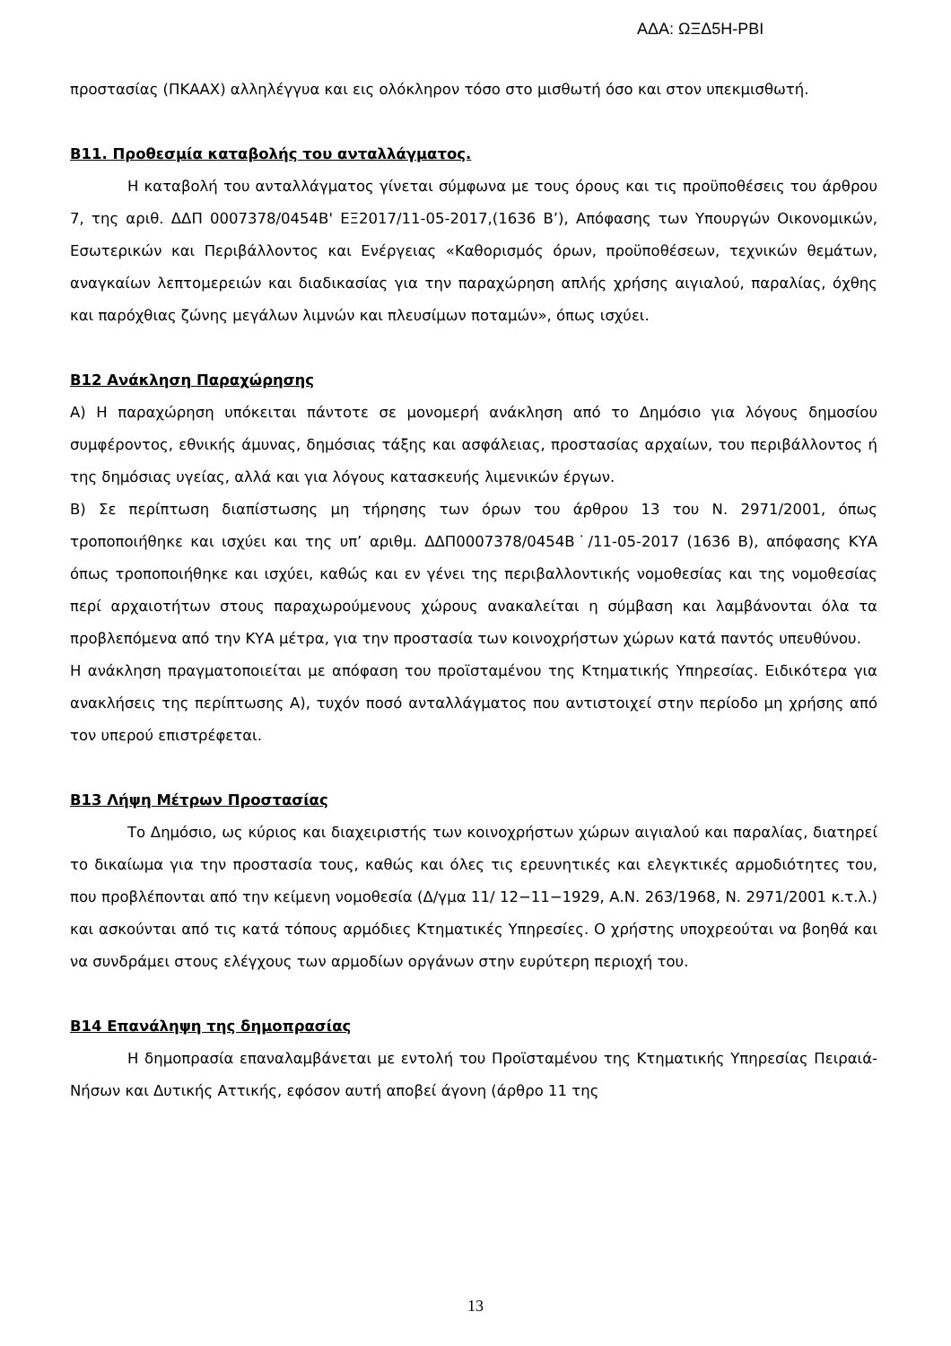ΑΔΑ: ΩΞΔ5Η-ΡΒΙ
προστασίας (ΠΚΑΑΧ) αλληλέγγυα και εις ολόκληρον τόσο στο μισθωτή όσο και στον υπεκμισθωτή.
Β11. Προθεσμία καταβολής του ανταλλάγματος.
Η καταβολή του ανταλλάγματος γίνεται σύμφωνα με τους όρους και τις προϋποθέσεις του άρθρου 7, της αριθ. ΔΔΠ 0007378/0454Β' ΕΞ2017/11-05-2017,(1636 Β’), Απόφασης των Υπουργών Οικονομικών, Εσωτερικών και Περιβάλλοντος και Ενέργειας «Καθορισμός όρων, προϋποθέσεων, τεχνικών θεμάτων, αναγκαίων λεπτομερειών και διαδικασίας για την παραχώρηση απλής χρήσης αιγιαλού, παραλίας, όχθης και παρόχθιας ζώνης μεγάλων λιμνών και πλευσίμων ποταμών», όπως ισχύει.
Β12 Ανάκληση Παραχώρησης
Α) Η παραχώρηση υπόκειται πάντοτε σε μονομερή ανάκληση από το Δημόσιο για λόγους δημοσίου συμφέροντος, εθνικής άμυνας, δημόσιας τάξης και ασφάλειας, προστασίας αρχαίων, του περιβάλλοντος ή της δημόσιας υγείας, αλλά και για λόγους κατασκευής λιμενικών έργων.
Β) Σε περίπτωση διαπίστωσης μη τήρησης των όρων του άρθρου 13 του Ν. 2971/2001, όπως τροποποιήθηκε και ισχύει και της υπ’ αριθμ. ΔΔΠ0007378/0454Β˙/11-05-2017 (1636 Β), απόφασης ΚΥΑ όπως τροποποιήθηκε και ισχύει, καθώς και εν γένει της περιβαλλοντικής νομοθεσίας και της νομοθεσίας περί αρχαιοτήτων στους παραχωρούμενους χώρους ανακαλείται η σύμβαση και λαμβάνονται όλα τα προβλεπόμενα από την ΚΥΑ μέτρα, για την προστασία των κοινοχρήστων χώρων κατά παντός υπευθύνου.
Η ανάκληση πραγματοποιείται με απόφαση του προϊσταμένου της Κτηματικής Υπηρεσίας. Ειδικότερα για ανακλήσεις της περίπτωσης Α), τυχόν ποσό ανταλλάγματος που αντιστοιχεί στην περίοδο μη χρήσης από τον υπερού επιστρέφεται.
Β13 Λήψη Μέτρων Προστασίας
Το Δημόσιο, ως κύριος και διαχειριστής των κοινοχρήστων χώρων αιγιαλού και παραλίας, διατηρεί το δικαίωμα για την προστασία τους, καθώς και όλες τις ερευνητικές και ελεγκτικές αρμοδιότητες του, που προβλέπονται από την κείμενη νομοθεσία (Δ/γμα 11/ 12−11−1929, Α.Ν. 263/1968, Ν. 2971/2001 κ.τ.λ.) και ασκούνται από τις κατά τόπους αρμόδιες Κτηματικές Υπηρεσίες. Ο χρήστης υποχρεούται να βοηθά και να συνδράμει στους ελέγχους των αρμοδίων οργάνων στην ευρύτερη περιοχή του.
Β14 Επανάληψη της δημοπρασίας
Η δημοπρασία επαναλαμβάνεται με εντολή του Προϊσταμένου της Κτηματικής Υπηρεσίας Πειραιά-Νήσων και Δυτικής Αττικής, εφόσον αυτή αποβεί άγονη (άρθρο 11 της
13